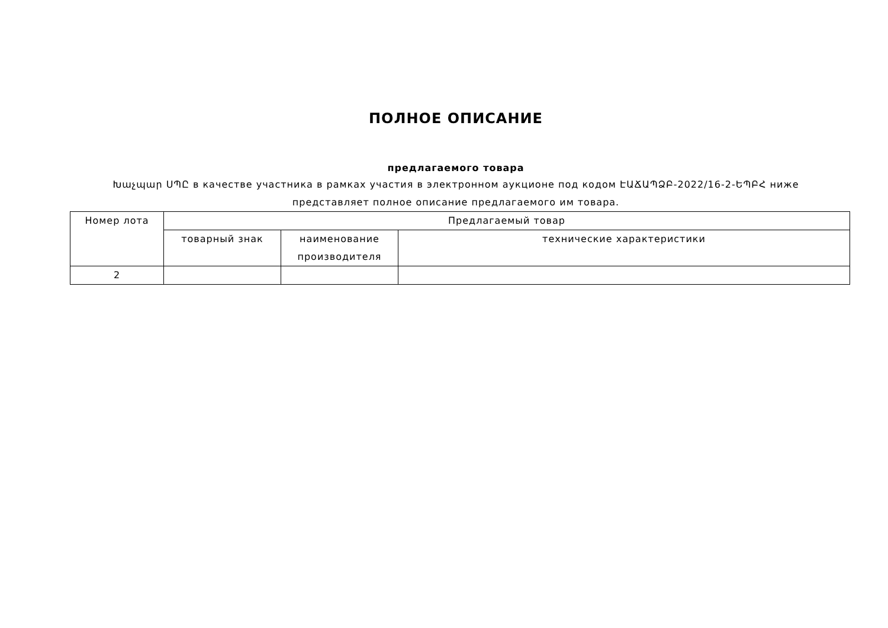ПОЛНОЕ ОПИСАНИЕ
предлагаемого товара
Խաչպար ՍՊԸ в качестве участника в рамках участия в электронном аукционе под кодом ԷԱՃԱՊՁԲ-2022/16-2-ԵՊԲՀ ниже представляет полное описание предлагаемого им товара.
| Номер лота | Предлагаемый товар | | |
| --- | --- | --- | --- |
| | товарный знак | наименование производителя | технические характеристики |
| 2 | | | |